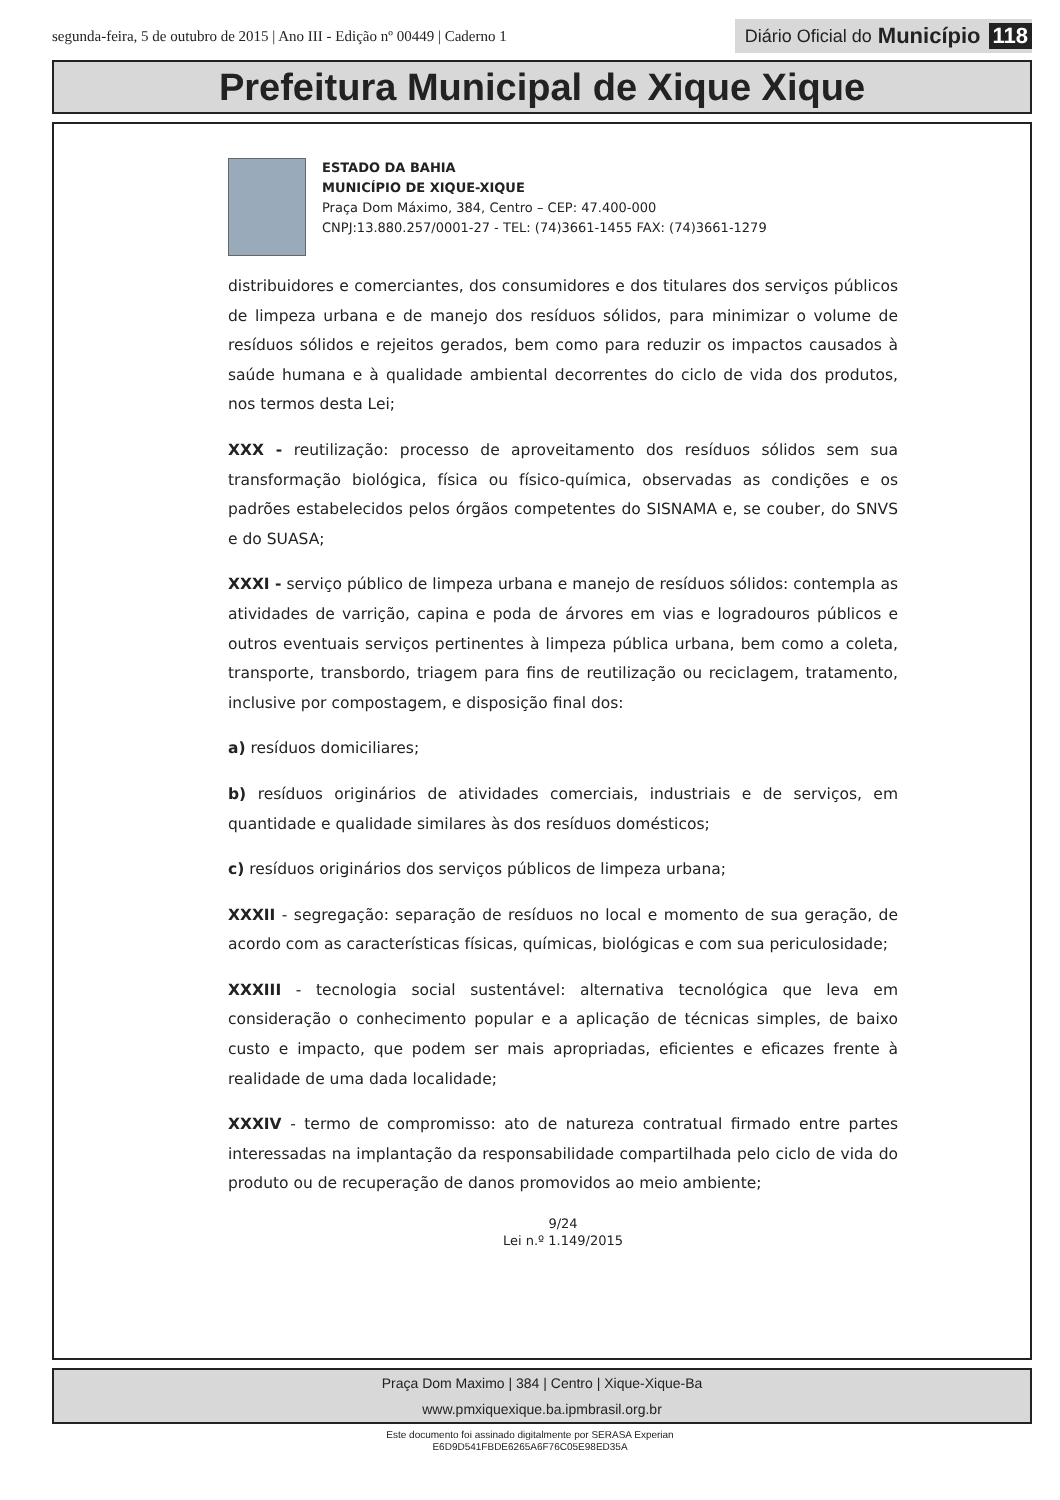segunda-feira, 5 de outubro de 2015 | Ano III - Edição nº 00449 | Caderno 1
Diário Oficial do Município 118
Prefeitura Municipal de Xique Xique
ESTADO DA BAHIA
MUNICÍPIO DE XIQUE-XIQUE
Praça Dom Máximo, 384, Centro – CEP: 47.400-000
CNPJ:13.880.257/0001-27 - TEL: (74)3661-1455 FAX: (74)3661-1279
distribuidores e comerciantes, dos consumidores e dos titulares dos serviços públicos de limpeza urbana e de manejo dos resíduos sólidos, para minimizar o volume de resíduos sólidos e rejeitos gerados, bem como para reduzir os impactos causados à saúde humana e à qualidade ambiental decorrentes do ciclo de vida dos produtos, nos termos desta Lei;
XXX - reutilização: processo de aproveitamento dos resíduos sólidos sem sua transformação biológica, física ou físico-química, observadas as condições e os padrões estabelecidos pelos órgãos competentes do SISNAMA e, se couber, do SNVS e do SUASA;
XXXI - serviço público de limpeza urbana e manejo de resíduos sólidos: contempla as atividades de varrição, capina e poda de árvores em vias e logradouros públicos e outros eventuais serviços pertinentes à limpeza pública urbana, bem como a coleta, transporte, transbordo, triagem para fins de reutilização ou reciclagem, tratamento, inclusive por compostagem, e disposição final dos:
a) resíduos domiciliares;
b) resíduos originários de atividades comerciais, industriais e de serviços, em quantidade e qualidade similares às dos resíduos domésticos;
c) resíduos originários dos serviços públicos de limpeza urbana;
XXXII - segregação: separação de resíduos no local e momento de sua geração, de acordo com as características físicas, químicas, biológicas e com sua periculosidade;
XXXIII - tecnologia social sustentável: alternativa tecnológica que leva em consideração o conhecimento popular e a aplicação de técnicas simples, de baixo custo e impacto, que podem ser mais apropriadas, eficientes e eficazes frente à realidade de uma dada localidade;
XXXIV - termo de compromisso: ato de natureza contratual firmado entre partes interessadas na implantação da responsabilidade compartilhada pelo ciclo de vida do produto ou de recuperação de danos promovidos ao meio ambiente;
9/24
Lei n.º 1.149/2015
Praça Dom Maximo | 384 | Centro | Xique-Xique-Ba
www.pmxiquexique.ba.ipmbrasil.org.br
Este documento foi assinado digitalmente por SERASA Experian
E6D9D541FBDE6265A6F76C05E98ED35A